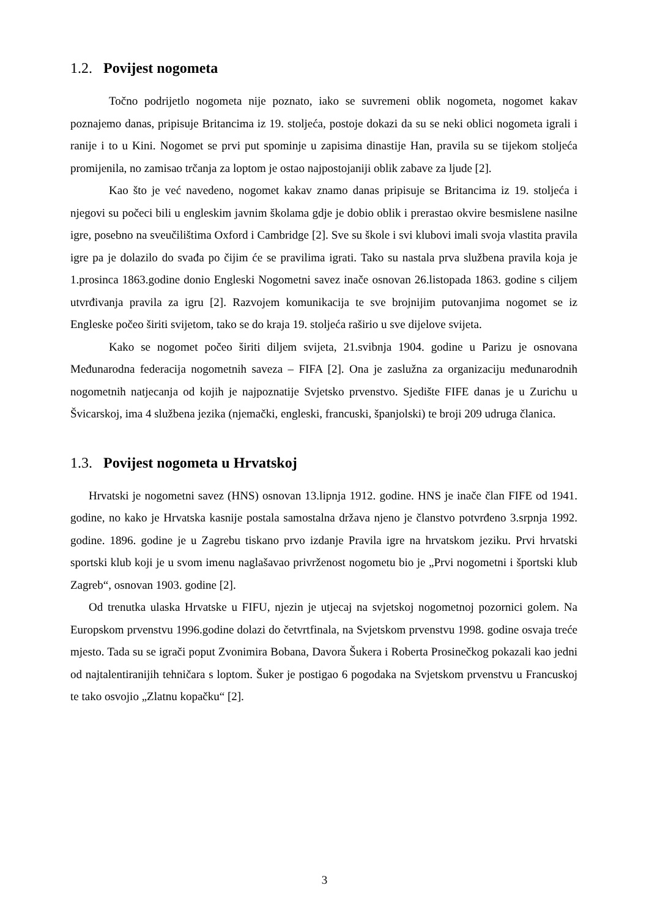1.2. Povijest nogometa
Točno podrijetlo nogometa nije poznato, iako se suvremeni oblik nogometa, nogomet kakav poznajemo danas, pripisuje Britancima iz 19. stoljeća, postoje dokazi da su se neki oblici nogometa igrali i ranije i to u Kini. Nogomet se prvi put spominje u zapisima dinastije Han, pravila su se tijekom stoljeća promijenila, no zamisao trčanja za loptom je ostao najpostojaniji oblik zabave za ljude [2].
Kao što je već navedeno, nogomet kakav znamo danas pripisuje se Britancima iz 19. stoljeća i njegovi su počeci bili u engleskim javnim školama gdje je dobio oblik i prerastao okvire besmislene nasilne igre, posebno na sveučilištima Oxford i Cambridge [2]. Sve su škole i svi klubovi imali svoja vlastita pravila igre pa je dolazilo do svađa po čijim će se pravilima igrati. Tako su nastala prva službena pravila koja je 1.prosinca 1863.godine donio Engleski Nogometni savez inače osnovan 26.listopada 1863. godine s ciljem utvrđivanja pravila za igru [2]. Razvojem komunikacija te sve brojnijim putovanjima nogomet se iz Engleske počeo širiti svijetom, tako se do kraja 19. stoljeća raširio u sve dijelove svijeta.
Kako se nogomet počeo širiti diljem svijeta, 21.svibnja 1904. godine u Parizu je osnovana Međunarodna federacija nogometnih saveza – FIFA [2]. Ona je zaslužna za organizaciju međunarodnih nogometnih natjecanja od kojih je najpoznatije Svjetsko prvenstvo. Sjedište FIFE danas je u Zurichu u Švicarskoj, ima 4 službena jezika (njemački, engleski, francuski, španjolski) te broji 209 udruga članica.
1.3. Povijest nogometa u Hrvatskoj
Hrvatski je nogometni savez (HNS) osnovan 13.lipnja 1912. godine. HNS je inače član FIFE od 1941. godine, no kako je Hrvatska kasnije postala samostalna država njeno je članstvo potvrđeno 3.srpnja 1992. godine. 1896. godine je u Zagrebu tiskano prvo izdanje Pravila igre na hrvatskom jeziku. Prvi hrvatski sportski klub koji je u svom imenu naglašavao privrženost nogometu bio je „Prvi nogometni i športski klub Zagreb“, osnovan 1903. godine [2].
Od trenutka ulaska Hrvatske u FIFU, njezin je utjecaj na svjetskoj nogometnoj pozornici golem. Na Europskom prvenstvu 1996.godine dolazi do četvrtfinala, na Svjetskom prvenstvu 1998. godine osvaja treće mjesto. Tada su se igrači poput Zvonimira Bobana, Davora Šukera i Roberta Prosinečkog pokazali kao jedni od najtalentiranijih tehničara s loptom. Šuker je postigao 6 pogodaka na Svjetskom prvenstvu u Francuskoj te tako osvojio „Zlatnu kopačku“ [2].
3